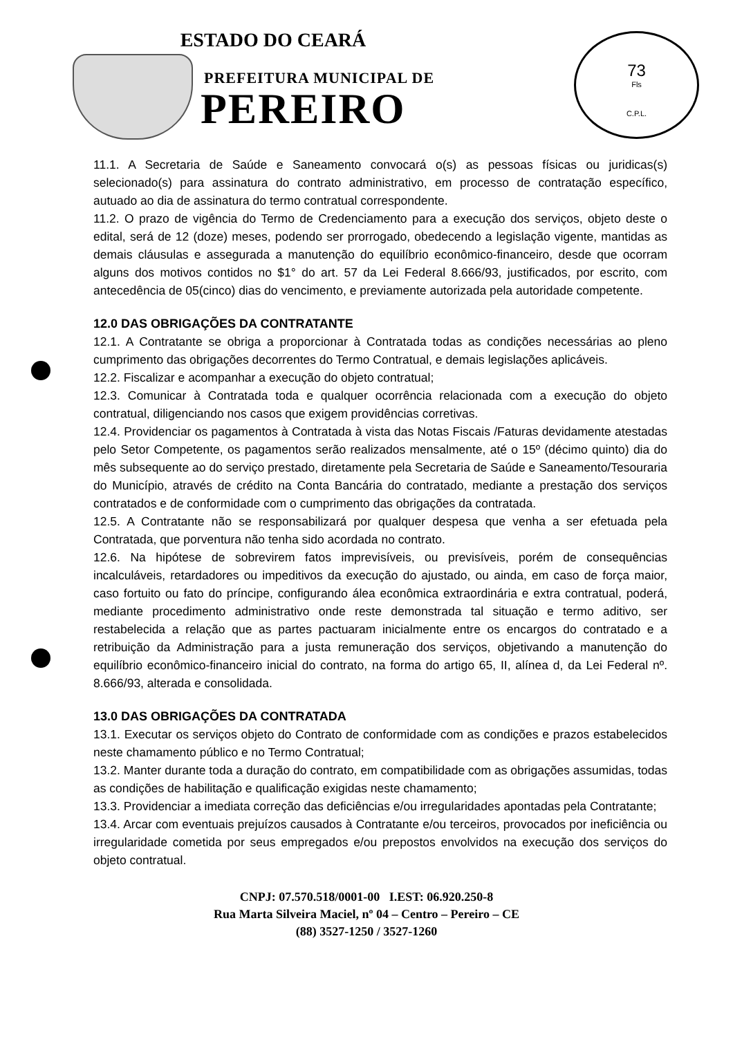ESTADO DO CEARÁ
PREFEITURA MUNICIPAL DE
PEREIRO
73
Fls
C.P.L.
11.1. A Secretaria de Saúde e Saneamento convocará o(s) as pessoas físicas ou juridicas(s) selecionado(s) para assinatura do contrato administrativo, em processo de contratação específico, autuado ao dia de assinatura do termo contratual correspondente.
11.2. O prazo de vigência do Termo de Credenciamento para a execução dos serviços, objeto deste o edital, será de 12 (doze) meses, podendo ser prorrogado, obedecendo a legislação vigente, mantidas as demais cláusulas e assegurada a manutenção do equilíbrio econômico-financeiro, desde que ocorram alguns dos motivos contidos no $1° do art. 57 da Lei Federal 8.666/93, justificados, por escrito, com antecedência de 05(cinco) dias do vencimento, e previamente autorizada pela autoridade competente.
12.0 DAS OBRIGAÇÕES DA CONTRATANTE
12.1. A Contratante se obriga a proporcionar à Contratada todas as condições necessárias ao pleno cumprimento das obrigações decorrentes do Termo Contratual, e demais legislações aplicáveis.
12.2. Fiscalizar e acompanhar a execução do objeto contratual;
12.3. Comunicar à Contratada toda e qualquer ocorrência relacionada com a execução do objeto contratual, diligenciando nos casos que exigem providências corretivas.
12.4. Providenciar os pagamentos à Contratada à vista das Notas Fiscais /Faturas devidamente atestadas pelo Setor Competente, os pagamentos serão realizados mensalmente, até o 15º (décimo quinto) dia do mês subsequente ao do serviço prestado, diretamente pela Secretaria de Saúde e Saneamento/Tesouraria do Município, através de crédito na Conta Bancária do contratado, mediante a prestação dos serviços contratados e de conformidade com o cumprimento das obrigações da contratada.
12.5. A Contratante não se responsabilizará por qualquer despesa que venha a ser efetuada pela Contratada, que porventura não tenha sido acordada no contrato.
12.6. Na hipótese de sobrevirem fatos imprevisíveis, ou previsíveis, porém de consequências incalculáveis, retardadores ou impeditivos da execução do ajustado, ou ainda, em caso de força maior, caso fortuito ou fato do príncipe, configurando álea econômica extraordinária e extra contratual, poderá, mediante procedimento administrativo onde reste demonstrada tal situação e termo aditivo, ser restabelecida a relação que as partes pactuaram inicialmente entre os encargos do contratado e a retribuição da Administração para a justa remuneração dos serviços, objetivando a manutenção do equilíbrio econômico-financeiro inicial do contrato, na forma do artigo 65, II, alínea d, da Lei Federal nº. 8.666/93, alterada e consolidada.
13.0 DAS OBRIGAÇÕES DA CONTRATADA
13.1. Executar os serviços objeto do Contrato de conformidade com as condições e prazos estabelecidos neste chamamento público e no Termo Contratual;
13.2. Manter durante toda a duração do contrato, em compatibilidade com as obrigações assumidas, todas as condições de habilitação e qualificação exigidas neste chamamento;
13.3. Providenciar a imediata correção das deficiências e/ou irregularidades apontadas pela Contratante;
13.4. Arcar com eventuais prejuízos causados à Contratante e/ou terceiros, provocados por ineficiência ou irregularidade cometida por seus empregados e/ou prepostos envolvidos na execução dos serviços do objeto contratual.
CNPJ: 07.570.518/0001-00 I.EST: 06.920.250-8
Rua Marta Silveira Maciel, nº 04 – Centro – Pereiro – CE
(88) 3527-1250 / 3527-1260